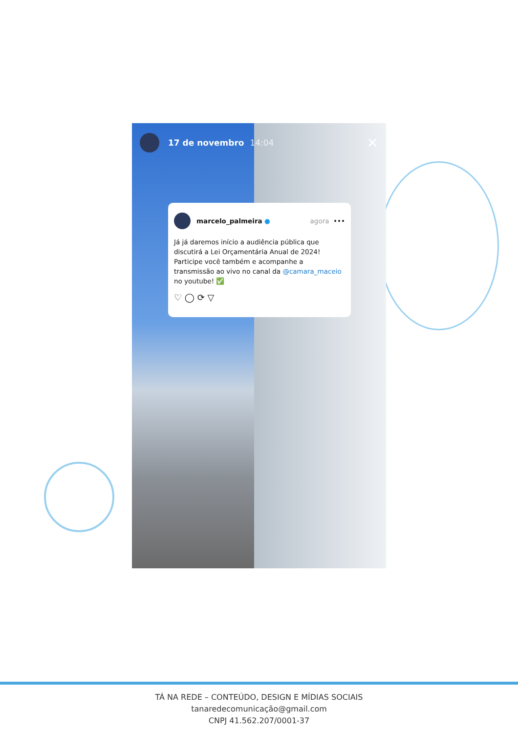17 de novembro 14:04 ✕
marcelo_palmeira ● agora •••
Já já daremos início a audiência pública que discutirá a Lei Orçamentária Anual de 2024! Participe você também e acompanhe a transmissão ao vivo no canal da @camara_maceio no youtube! ✅
♡ ◯ ⟳ ▽
TÁ NA REDE – CONTEÚDO, DESIGN E MÍDIAS SOCIAIS
tanaredecomunicação@gmail.com
CNPJ 41.562.207/0001-37